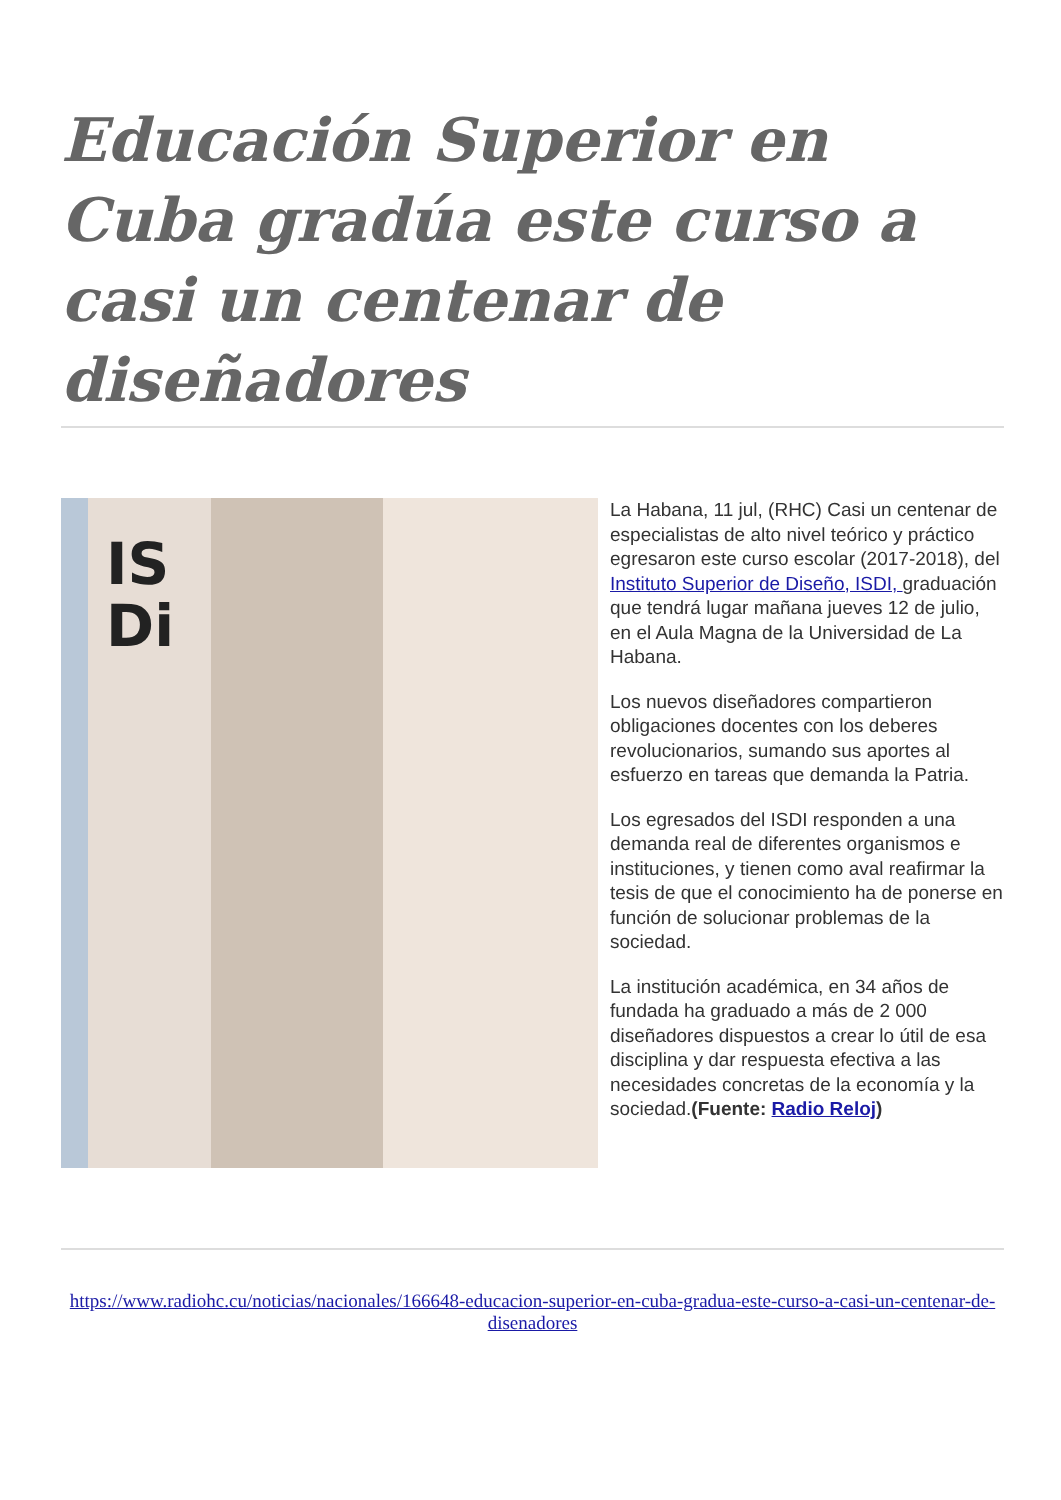Educación Superior en Cuba gradúa este curso a casi un centenar de diseñadores
IS
Di
La Habana, 11 jul, (RHC) Casi un centenar de especialistas de alto nivel teórico y práctico egresaron este curso escolar (2017-2018), del Instituto Superior de Diseño, ISDI, graduación que tendrá lugar mañana jueves 12 de julio, en el Aula Magna de la Universidad de La Habana.
Los nuevos diseñadores compartieron obligaciones docentes con los deberes revolucionarios, sumando sus aportes al esfuerzo en tareas que demanda la Patria.
Los egresados del ISDI responden a una demanda real de diferentes organismos e instituciones, y tienen como aval reafirmar la tesis de que el conocimiento ha de ponerse en función de solucionar problemas de la sociedad.
La institución académica, en 34 años de fundada ha graduado a más de 2 000 diseñadores dispuestos a crear lo útil de esa disciplina y dar respuesta efectiva a las necesidades concretas de la economía y la sociedad.(Fuente: Radio Reloj)
https://www.radiohc.cu/noticias/nacionales/166648-educacion-superior-en-cuba-gradua-este-curso-a-casi-un-centenar-de-disenadores